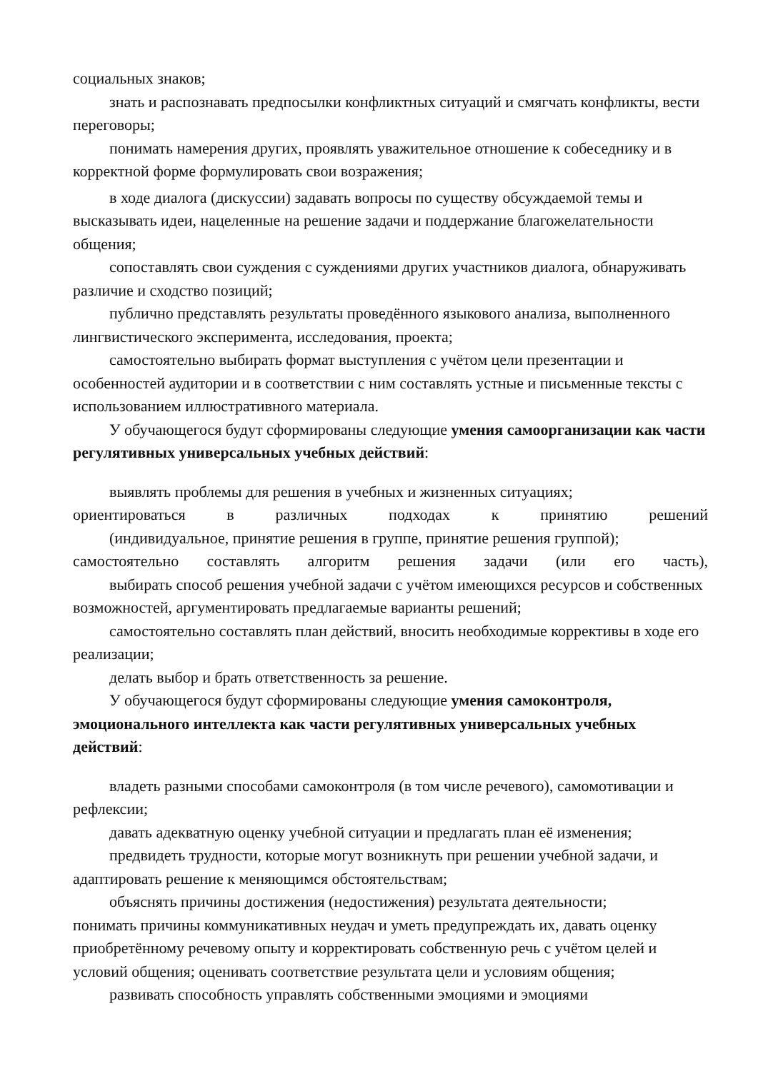социальных знаков;
знать и распознавать предпосылки конфликтных ситуаций и смягчать конфликты, вести переговоры;
понимать намерения других, проявлять уважительное отношение к собеседнику и в корректной форме формулировать свои возражения;
в ходе диалога (дискуссии) задавать вопросы по существу обсуждаемой темы и высказывать идеи, нацеленные на решение задачи и поддержание благожелательности общения;
сопоставлять свои суждения с суждениями других участников диалога, обнаруживать различие и сходство позиций;
публично представлять результаты проведённого языкового анализа, выполненного лингвистического эксперимента, исследования, проекта;
самостоятельно выбирать формат выступления с учётом цели презентации и особенностей аудитории и в соответствии с ним составлять устные и письменные тексты с использованием иллюстративного материала.
У обучающегося будут сформированы следующие умения самоорганизации как части регулятивных универсальных учебных действий:
выявлять проблемы для решения в учебных и жизненных ситуациях;
ориентироваться в различных подходах к принятию решений
(индивидуальное, принятие решения в группе, принятие решения группой);
самостоятельно составлять алгоритм решения задачи (или его часть),
выбирать способ решения учебной задачи с учётом имеющихся ресурсов и собственных возможностей, аргументировать предлагаемые варианты решений;
самостоятельно составлять план действий, вносить необходимые коррективы в ходе его реализации;
делать выбор и брать ответственность за решение.
У обучающегося будут сформированы следующие умения самоконтроля, эмоционального интеллекта как части регулятивных универсальных учебных действий:
владеть разными способами самоконтроля (в том числе речевого), самомотивации и рефлексии;
давать адекватную оценку учебной ситуации и предлагать план её изменения;
предвидеть трудности, которые могут возникнуть при решении учебной задачи, и адаптировать решение к меняющимся обстоятельствам;
объяснять причины достижения (недостижения) результата деятельности;
понимать причины коммуникативных неудач и уметь предупреждать их, давать оценку приобретённому речевому опыту и корректировать собственную речь с учётом целей и условий общения; оценивать соответствие результата цели и условиям общения;
развивать способность управлять собственными эмоциями и эмоциями